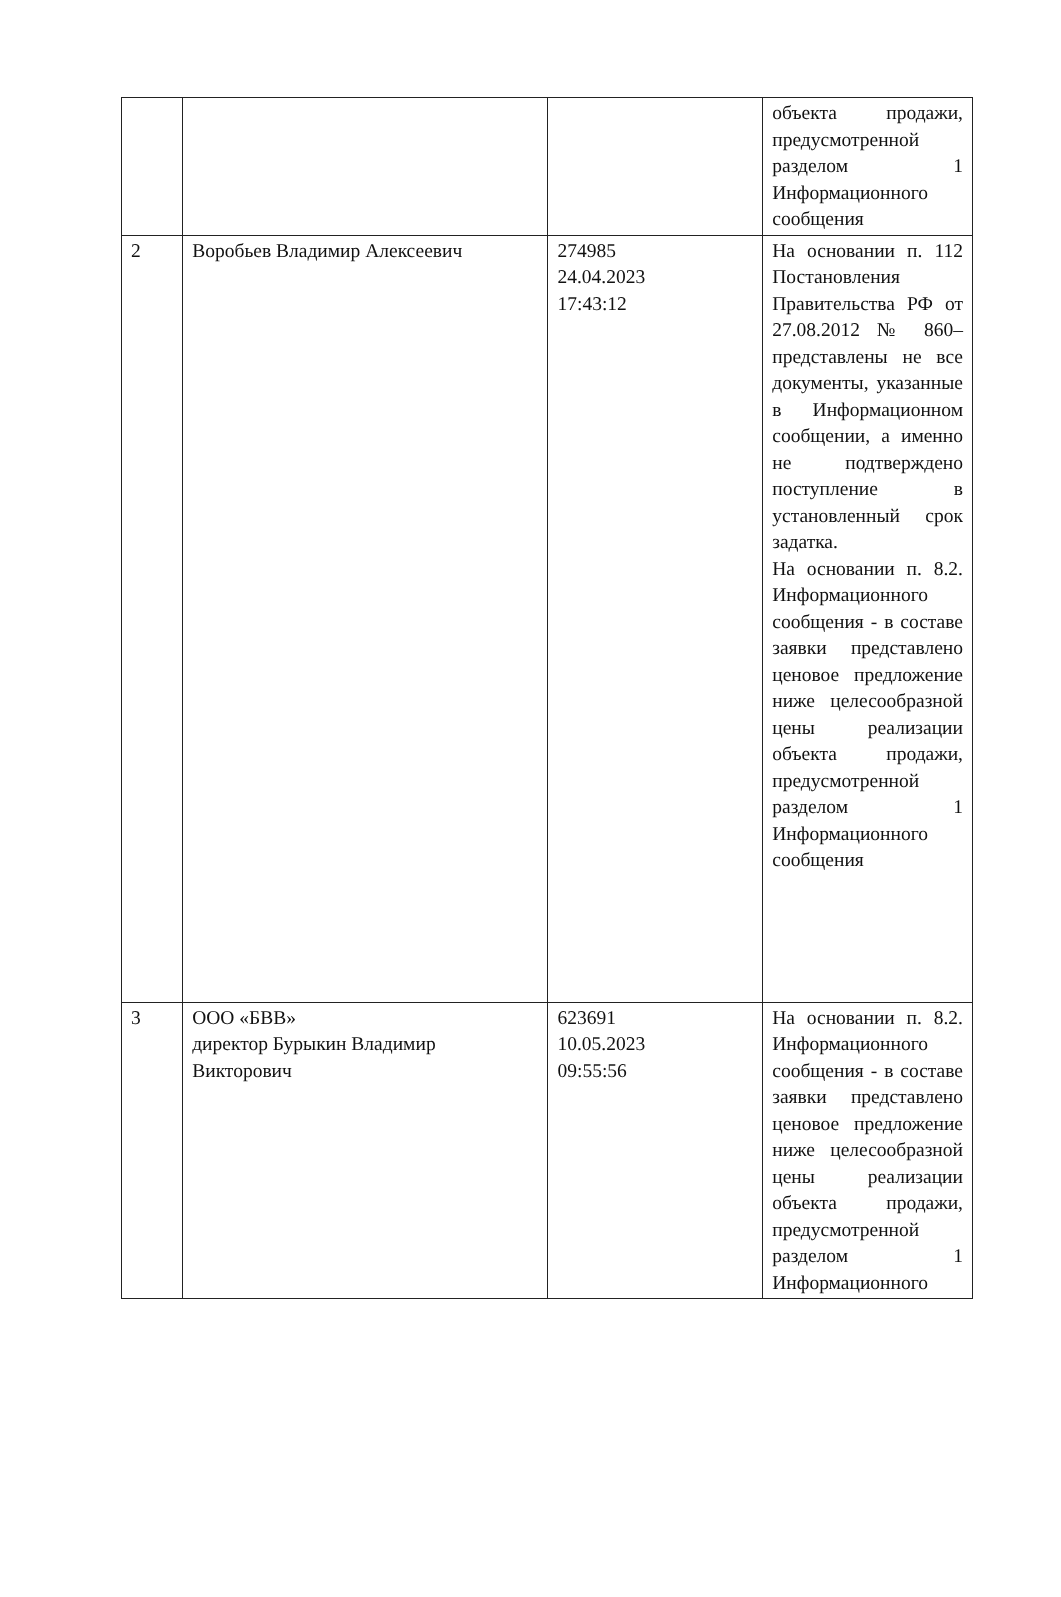| | | | объекта продажи, предусмотренной разделом 1 Информационного сообщения |
| 2 | Воробьев Владимир Алексеевич | 274985 24.04.2023 17:43:12 | На основании п. 112 Постановления Правительства РФ от 27.08.2012 № 860– представлены не все документы, указанные в Информационном сообщении, а именно не подтверждено поступление в установленный срок задатка. На основании п. 8.2. Информационного сообщения - в составе заявки представлено ценовое предложение ниже целесообразной цены реализации объекта продажи, предусмотренной разделом 1 Информационного сообщения |
| 3 | ООО «БВВ» директор Бурыкин Владимир Викторович | 623691 10.05.2023 09:55:56 | На основании п. 8.2. Информационного сообщения - в составе заявки представлено ценовое предложение ниже целесообразной цены реализации объекта продажи, предусмотренной разделом 1 Информационного |